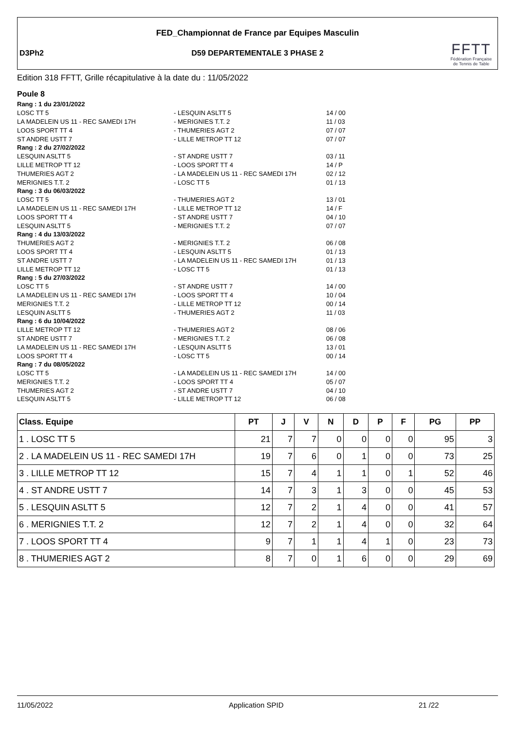FED_Championnat de France par Equipes Masculin
D3Ph2
D59 DEPARTEMENTALE 3 PHASE 2
FFTT
Fédération Française de Tennis de Table
Edition 318 FFTT, Grille récapitulative à la date du : 11/05/2022
Poule 8
| Rang : 1 du 23/01/2022 | | |
| LOSC TT 5 | - LESQUIN ASLTT 5 | 14 / 00 |
| LA MADELEIN US 11 - REC SAMEDI 17H | - MERIGNIES T.T. 2 | 11 / 03 |
| LOOS SPORT TT 4 | - THUMERIES AGT 2 | 07 / 07 |
| ST ANDRE USTT 7 | - LILLE METROP TT 12 | 07 / 07 |
| Rang : 2 du 27/02/2022 | | |
| LESQUIN ASLTT 5 | - ST ANDRE USTT 7 | 03 / 11 |
| LILLE METROP TT 12 | - LOOS SPORT TT 4 | 14 / P |
| THUMERIES AGT 2 | - LA MADELEIN US 11 - REC SAMEDI 17H | 02 / 12 |
| MERIGNIES T.T. 2 | - LOSC TT 5 | 01 / 13 |
| Rang : 3 du 06/03/2022 | | |
| LOSC TT 5 | - THUMERIES AGT 2 | 13 / 01 |
| LA MADELEIN US 11 - REC SAMEDI 17H | - LILLE METROP TT 12 | 14 / F |
| LOOS SPORT TT 4 | - ST ANDRE USTT 7 | 04 / 10 |
| LESQUIN ASLTT 5 | - MERIGNIES T.T. 2 | 07 / 07 |
| Rang : 4 du 13/03/2022 | | |
| THUMERIES AGT 2 | - MERIGNIES T.T. 2 | 06 / 08 |
| LOOS SPORT TT 4 | - LESQUIN ASLTT 5 | 01 / 13 |
| ST ANDRE USTT 7 | - LA MADELEIN US 11 - REC SAMEDI 17H | 01 / 13 |
| LILLE METROP TT 12 | - LOSC TT 5 | 01 / 13 |
| Rang : 5 du 27/03/2022 | | |
| LOSC TT 5 | - ST ANDRE USTT 7 | 14 / 00 |
| LA MADELEIN US 11 - REC SAMEDI 17H | - LOOS SPORT TT 4 | 10 / 04 |
| MERIGNIES T.T. 2 | - LILLE METROP TT 12 | 00 / 14 |
| LESQUIN ASLTT 5 | - THUMERIES AGT 2 | 11 / 03 |
| Rang : 6 du 10/04/2022 | | |
| LILLE METROP TT 12 | - THUMERIES AGT 2 | 08 / 06 |
| ST ANDRE USTT 7 | - MERIGNIES T.T. 2 | 06 / 08 |
| LA MADELEIN US 11 - REC SAMEDI 17H | - LESQUIN ASLTT 5 | 13 / 01 |
| LOOS SPORT TT 4 | - LOSC TT 5 | 00 / 14 |
| Rang : 7 du 08/05/2022 | | |
| LOSC TT 5 | - LA MADELEIN US 11 - REC SAMEDI 17H | 14 / 00 |
| MERIGNIES T.T. 2 | - LOOS SPORT TT 4 | 05 / 07 |
| THUMERIES AGT 2 | - ST ANDRE USTT 7 | 04 / 10 |
| LESQUIN ASLTT 5 | - LILLE METROP TT 12 | 06 / 08 |
| Class. Equipe | PT | J | V | N | D | P | F | PG | PP |
| --- | --- | --- | --- | --- | --- | --- | --- | --- | --- |
| 1 . LOSC TT 5 | 21 | 7 | 7 | 0 | 0 | 0 | 0 | 95 | 3 |
| 2 . LA MADELEIN US 11 - REC SAMEDI 17H | 19 | 7 | 6 | 0 | 1 | 0 | 0 | 73 | 25 |
| 3 . LILLE METROP TT 12 | 15 | 7 | 4 | 1 | 1 | 0 | 1 | 52 | 46 |
| 4 . ST ANDRE USTT 7 | 14 | 7 | 3 | 1 | 3 | 0 | 0 | 45 | 53 |
| 5 . LESQUIN ASLTT 5 | 12 | 7 | 2 | 1 | 4 | 0 | 0 | 41 | 57 |
| 6 . MERIGNIES T.T. 2 | 12 | 7 | 2 | 1 | 4 | 0 | 0 | 32 | 64 |
| 7 . LOOS SPORT TT 4 | 9 | 7 | 1 | 1 | 4 | 1 | 0 | 23 | 73 |
| 8 . THUMERIES AGT 2 | 8 | 7 | 0 | 1 | 6 | 0 | 0 | 29 | 69 |
11/05/2022 Application SPID 21 /22